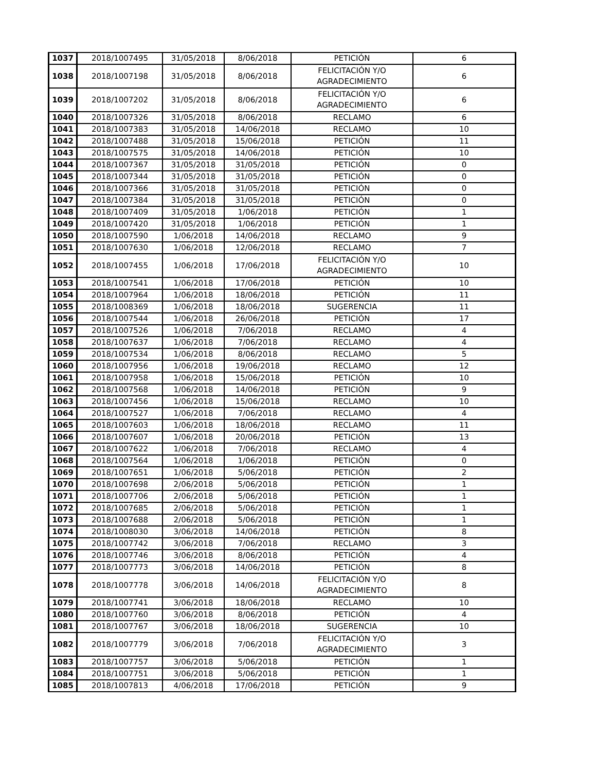| 1037 | 2018/1007495 | 31/05/2018 | 8/06/2018 | PETICIÓN | 6 |
| 1038 | 2018/1007198 | 31/05/2018 | 8/06/2018 | FELICITACIÓN Y/O AGRADECIMIENTO | 6 |
| 1039 | 2018/1007202 | 31/05/2018 | 8/06/2018 | FELICITACIÓN Y/O AGRADECIMIENTO | 6 |
| 1040 | 2018/1007326 | 31/05/2018 | 8/06/2018 | RECLAMO | 6 |
| 1041 | 2018/1007383 | 31/05/2018 | 14/06/2018 | RECLAMO | 10 |
| 1042 | 2018/1007488 | 31/05/2018 | 15/06/2018 | PETICIÓN | 11 |
| 1043 | 2018/1007575 | 31/05/2018 | 14/06/2018 | PETICIÓN | 10 |
| 1044 | 2018/1007367 | 31/05/2018 | 31/05/2018 | PETICIÓN | 0 |
| 1045 | 2018/1007344 | 31/05/2018 | 31/05/2018 | PETICIÓN | 0 |
| 1046 | 2018/1007366 | 31/05/2018 | 31/05/2018 | PETICIÓN | 0 |
| 1047 | 2018/1007384 | 31/05/2018 | 31/05/2018 | PETICIÓN | 0 |
| 1048 | 2018/1007409 | 31/05/2018 | 1/06/2018 | PETICIÓN | 1 |
| 1049 | 2018/1007420 | 31/05/2018 | 1/06/2018 | PETICIÓN | 1 |
| 1050 | 2018/1007590 | 1/06/2018 | 14/06/2018 | RECLAMO | 9 |
| 1051 | 2018/1007630 | 1/06/2018 | 12/06/2018 | RECLAMO | 7 |
| 1052 | 2018/1007455 | 1/06/2018 | 17/06/2018 | FELICITACIÓN Y/O AGRADECIMIENTO | 10 |
| 1053 | 2018/1007541 | 1/06/2018 | 17/06/2018 | PETICIÓN | 10 |
| 1054 | 2018/1007964 | 1/06/2018 | 18/06/2018 | PETICIÓN | 11 |
| 1055 | 2018/1008369 | 1/06/2018 | 18/06/2018 | SUGERENCIA | 11 |
| 1056 | 2018/1007544 | 1/06/2018 | 26/06/2018 | PETICIÓN | 17 |
| 1057 | 2018/1007526 | 1/06/2018 | 7/06/2018 | RECLAMO | 4 |
| 1058 | 2018/1007637 | 1/06/2018 | 7/06/2018 | RECLAMO | 4 |
| 1059 | 2018/1007534 | 1/06/2018 | 8/06/2018 | RECLAMO | 5 |
| 1060 | 2018/1007956 | 1/06/2018 | 19/06/2018 | RECLAMO | 12 |
| 1061 | 2018/1007958 | 1/06/2018 | 15/06/2018 | PETICIÓN | 10 |
| 1062 | 2018/1007568 | 1/06/2018 | 14/06/2018 | PETICIÓN | 9 |
| 1063 | 2018/1007456 | 1/06/2018 | 15/06/2018 | RECLAMO | 10 |
| 1064 | 2018/1007527 | 1/06/2018 | 7/06/2018 | RECLAMO | 4 |
| 1065 | 2018/1007603 | 1/06/2018 | 18/06/2018 | RECLAMO | 11 |
| 1066 | 2018/1007607 | 1/06/2018 | 20/06/2018 | PETICIÓN | 13 |
| 1067 | 2018/1007622 | 1/06/2018 | 7/06/2018 | RECLAMO | 4 |
| 1068 | 2018/1007564 | 1/06/2018 | 1/06/2018 | PETICIÓN | 0 |
| 1069 | 2018/1007651 | 1/06/2018 | 5/06/2018 | PETICIÓN | 2 |
| 1070 | 2018/1007698 | 2/06/2018 | 5/06/2018 | PETICIÓN | 1 |
| 1071 | 2018/1007706 | 2/06/2018 | 5/06/2018 | PETICIÓN | 1 |
| 1072 | 2018/1007685 | 2/06/2018 | 5/06/2018 | PETICIÓN | 1 |
| 1073 | 2018/1007688 | 2/06/2018 | 5/06/2018 | PETICIÓN | 1 |
| 1074 | 2018/1008030 | 3/06/2018 | 14/06/2018 | PETICIÓN | 8 |
| 1075 | 2018/1007742 | 3/06/2018 | 7/06/2018 | RECLAMO | 3 |
| 1076 | 2018/1007746 | 3/06/2018 | 8/06/2018 | PETICIÓN | 4 |
| 1077 | 2018/1007773 | 3/06/2018 | 14/06/2018 | PETICIÓN | 8 |
| 1078 | 2018/1007778 | 3/06/2018 | 14/06/2018 | FELICITACIÓN Y/O AGRADECIMIENTO | 8 |
| 1079 | 2018/1007741 | 3/06/2018 | 18/06/2018 | RECLAMO | 10 |
| 1080 | 2018/1007760 | 3/06/2018 | 8/06/2018 | PETICIÓN | 4 |
| 1081 | 2018/1007767 | 3/06/2018 | 18/06/2018 | SUGERENCIA | 10 |
| 1082 | 2018/1007779 | 3/06/2018 | 7/06/2018 | FELICITACIÓN Y/O AGRADECIMIENTO | 3 |
| 1083 | 2018/1007757 | 3/06/2018 | 5/06/2018 | PETICIÓN | 1 |
| 1084 | 2018/1007751 | 3/06/2018 | 5/06/2018 | PETICIÓN | 1 |
| 1085 | 2018/1007813 | 4/06/2018 | 17/06/2018 | PETICIÓN | 9 |